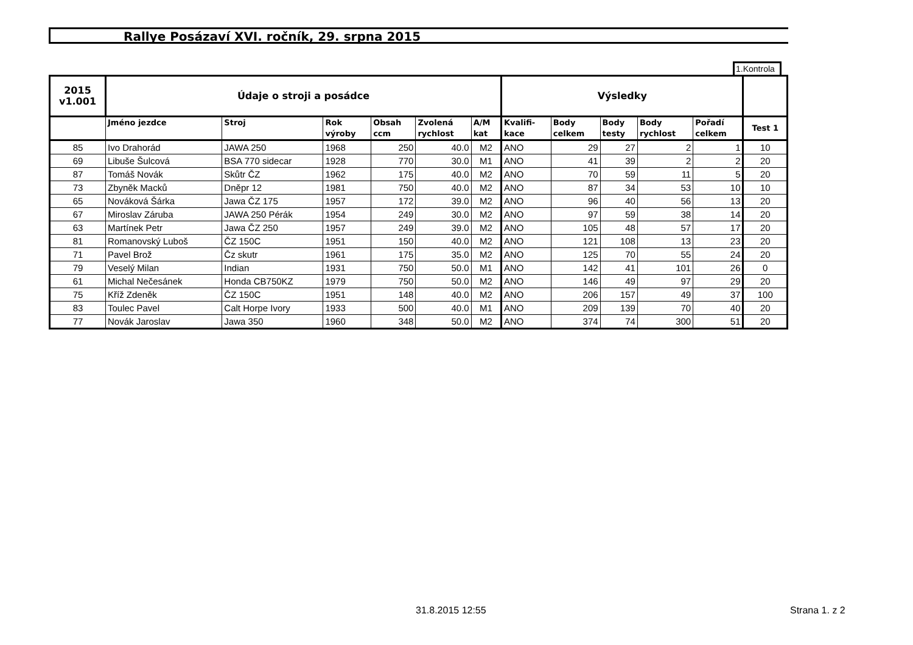Rallye Posázaví XVI. ročník, 29. srpna 2015
1.Kontrola
| 2015 v1.001 | Údaje o stroji a posádce | | | | | | Výsledky | | | | | |
| --- | --- | --- | --- | --- | --- | --- | --- | --- | --- | --- | --- | --- |
| | Jméno jezdce | Stroj | Rok výroby | Obsah ccm | Zvolená rychlost | A/M kat | Kvalifi- kace | Body celkem | Body testy | Body rychlost | Pořadí celkem | Test 1 |
| 85 | Ivo Drahorád | JAWA 250 | 1968 | 250 | 40.0 | M2 | ANO | 29 | 27 | 2 | 1 | 10 |
| 69 | Libuše Šulcová | BSA 770 sidecar | 1928 | 770 | 30.0 | M1 | ANO | 41 | 39 | 2 | 2 | 20 |
| 87 | Tomáš Novák | Skůtr ČZ | 1962 | 175 | 40.0 | M2 | ANO | 70 | 59 | 11 | 5 | 20 |
| 73 | Zbyněk Macků | Dněpr 12 | 1981 | 750 | 40.0 | M2 | ANO | 87 | 34 | 53 | 10 | 10 |
| 65 | Nováková Šárka | Jawa ČZ 175 | 1957 | 172 | 39.0 | M2 | ANO | 96 | 40 | 56 | 13 | 20 |
| 67 | Miroslav Záruba | JAWA 250 Pérák | 1954 | 249 | 30.0 | M2 | ANO | 97 | 59 | 38 | 14 | 20 |
| 63 | Martínek Petr | Jawa ČZ 250 | 1957 | 249 | 39.0 | M2 | ANO | 105 | 48 | 57 | 17 | 20 |
| 81 | Romanovský Luboš | ČZ 150C | 1951 | 150 | 40.0 | M2 | ANO | 121 | 108 | 13 | 23 | 20 |
| 71 | Pavel Brož | Čz skutr | 1961 | 175 | 35.0 | M2 | ANO | 125 | 70 | 55 | 24 | 20 |
| 79 | Veselý Milan | Indian | 1931 | 750 | 50.0 | M1 | ANO | 142 | 41 | 101 | 26 | 0 |
| 61 | Michal Nečesánek | Honda CB750KZ | 1979 | 750 | 50.0 | M2 | ANO | 146 | 49 | 97 | 29 | 20 |
| 75 | Kříž Zdeněk | ČZ 150C | 1951 | 148 | 40.0 | M2 | ANO | 206 | 157 | 49 | 37 | 100 |
| 83 | Toulec Pavel | Calt Horpe Ivory | 1933 | 500 | 40.0 | M1 | ANO | 209 | 139 | 70 | 40 | 20 |
| 77 | Novák Jaroslav | Jawa 350 | 1960 | 348 | 50.0 | M2 | ANO | 374 | 74 | 300 | 51 | 20 |
31.8.2015 12:55 Strana 1. z 2